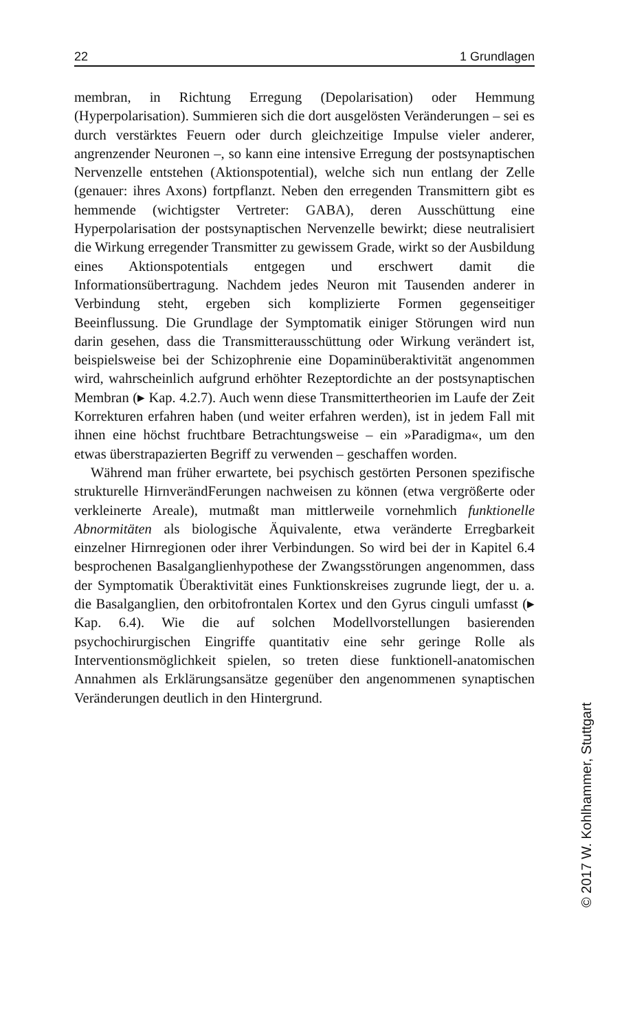22 1 Grundlagen
membran, in Richtung Erregung (Depolarisation) oder Hemmung (Hyperpolarisation). Summieren sich die dort ausgelösten Veränderungen – sei es durch verstärktes Feuern oder durch gleichzeitige Impulse vieler anderer, angrenzender Neuronen –, so kann eine intensive Erregung der postsynaptischen Nervenzelle entstehen (Aktionspotential), welche sich nun entlang der Zelle (genauer: ihres Axons) fortpflanzt. Neben den erregenden Transmittern gibt es hemmende (wichtigster Vertreter: GABA), deren Ausschüttung eine Hyperpolarisation der postsynaptischen Nervenzelle bewirkt; diese neutralisiert die Wirkung erregender Transmitter zu gewissem Grade, wirkt so der Ausbildung eines Aktionspotentials entgegen und erschwert damit die Informationsübertragung. Nachdem jedes Neuron mit Tausenden anderer in Verbindung steht, ergeben sich komplizierte Formen gegenseitiger Beeinflussung. Die Grundlage der Symptomatik einiger Störungen wird nun darin gesehen, dass die Transmitterausschüttung oder Wirkung verändert ist, beispielsweise bei der Schizophrenie eine Dopaminüberaktivität angenommen wird, wahrscheinlich aufgrund erhöhter Rezeptordichte an der postsynaptischen Membran (▸ Kap. 4.2.7). Auch wenn diese Transmittertheorien im Laufe der Zeit Korrekturen erfahren haben (und weiter erfahren werden), ist in jedem Fall mit ihnen eine höchst fruchtbare Betrachtungsweise – ein »Paradigma«, um den etwas überstrapazierten Begriff zu verwenden – geschaffen worden.
Während man früher erwartete, bei psychisch gestörten Personen spezifische strukturelle HirnverändFerungen nachweisen zu können (etwa vergrößerte oder verkleinerte Areale), mutmaßt man mittlerweile vornehmlich funktionelle Abnormitäten als biologische Äquivalente, etwa veränderte Erregbarkeit einzelner Hirnregionen oder ihrer Verbindungen. So wird bei der in Kapitel 6.4 besprochenen Basalganglienhypothese der Zwangsstörungen angenommen, dass der Symptomatik Überaktivität eines Funktionskreises zugrunde liegt, der u. a. die Basalganglien, den orbitofrontalen Kortex und den Gyrus cinguli umfasst (▸ Kap. 6.4). Wie die auf solchen Modellvorstellungen basierenden psychochirurgischen Eingriffe quantitativ eine sehr geringe Rolle als Interventionsmöglichkeit spielen, so treten diese funktionell-anatomischen Annahmen als Erklärungsansätze gegenüber den angenommenen synaptischen Veränderungen deutlich in den Hintergrund.
© 2017 W. Kohlhammer, Stuttgart